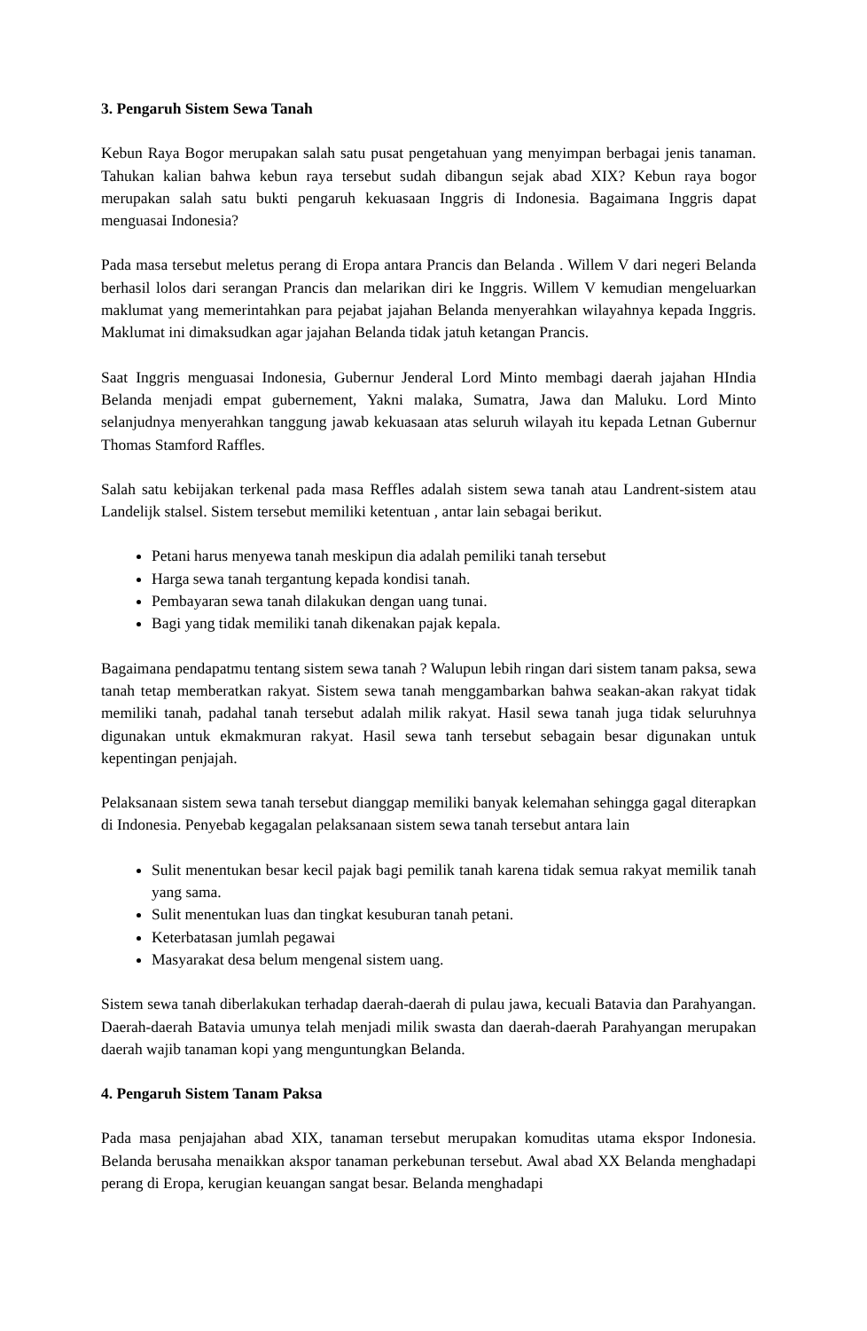3. Pengaruh Sistem Sewa Tanah
Kebun Raya Bogor merupakan salah satu pusat pengetahuan yang menyimpan berbagai jenis tanaman. Tahukan kalian bahwa kebun raya tersebut sudah dibangun sejak abad XIX? Kebun raya bogor merupakan salah satu bukti pengaruh kekuasaan Inggris di Indonesia. Bagaimana Inggris dapat menguasai Indonesia?
Pada masa tersebut meletus perang di Eropa antara Prancis dan Belanda . Willem V dari negeri Belanda berhasil lolos dari serangan Prancis dan melarikan diri ke Inggris. Willem V kemudian mengeluarkan maklumat yang memerintahkan para pejabat jajahan Belanda menyerahkan wilayahnya kepada Inggris. Maklumat ini dimaksudkan agar jajahan Belanda tidak jatuh ketangan Prancis.
Saat Inggris menguasai Indonesia, Gubernur Jenderal Lord Minto membagi daerah jajahan HIndia Belanda menjadi empat gubernement, Yakni malaka, Sumatra, Jawa dan Maluku. Lord Minto selanjudnya menyerahkan tanggung jawab kekuasaan atas seluruh wilayah itu kepada Letnan Gubernur Thomas Stamford Raffles.
Salah satu kebijakan terkenal pada masa Reffles adalah sistem sewa tanah atau Landrent-sistem atau Landelijk stalsel. Sistem tersebut memiliki ketentuan , antar lain sebagai berikut.
Petani harus menyewa tanah meskipun dia adalah pemiliki tanah tersebut
Harga sewa tanah tergantung kepada kondisi tanah.
Pembayaran sewa tanah dilakukan dengan uang tunai.
Bagi yang tidak memiliki tanah dikenakan pajak kepala.
Bagaimana pendapatmu tentang sistem sewa tanah ? Walupun lebih ringan dari sistem tanam paksa, sewa tanah tetap memberatkan rakyat. Sistem sewa tanah menggambarkan bahwa seakan-akan rakyat tidak memiliki tanah, padahal tanah tersebut adalah milik rakyat. Hasil sewa tanah juga tidak seluruhnya digunakan untuk ekmakmuran rakyat. Hasil sewa tanh tersebut sebagain besar digunakan untuk kepentingan penjajah.
Pelaksanaan sistem sewa tanah tersebut dianggap memiliki banyak kelemahan sehingga gagal diterapkan di Indonesia. Penyebab kegagalan pelaksanaan sistem sewa tanah tersebut antara lain
Sulit menentukan besar kecil pajak bagi pemilik tanah karena tidak semua rakyat memilik tanah yang sama.
Sulit menentukan luas dan tingkat kesuburan tanah petani.
Keterbatasan jumlah pegawai
Masyarakat desa belum mengenal sistem uang.
Sistem sewa tanah diberlakukan terhadap daerah-daerah di pulau jawa, kecuali Batavia dan Parahyangan. Daerah-daerah Batavia umunya telah menjadi milik swasta dan daerah-daerah Parahyangan merupakan daerah wajib tanaman kopi yang menguntungkan Belanda.
4. Pengaruh Sistem Tanam Paksa
Pada masa penjajahan abad XIX, tanaman tersebut merupakan komuditas utama ekspor Indonesia. Belanda berusaha menaikkan akspor tanaman perkebunan tersebut. Awal abad XX Belanda menghadapi perang di Eropa, kerugian keuangan sangat besar. Belanda menghadapi